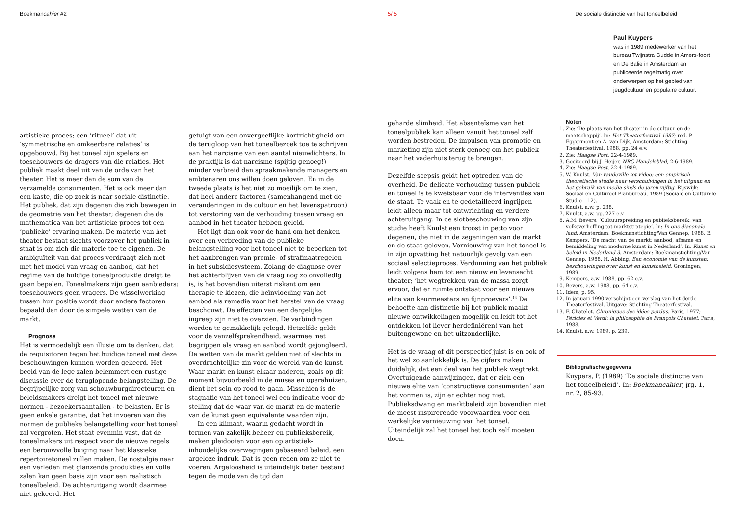Boekmancahier #2
artistieke proces; een ‘ritueel’ dat uit ‘symmetrische en omkeerbare relaties’ is opgebouwd. Bij het toneel zijn spelers en toeschouwers de dragers van die relaties. Het publiek maakt deel uit van de orde van het theater. Het is meer dan de som van de verzamelde consumenten. Het is ook meer dan een kaste, die op zoek is naar sociale distinctie. Het publiek, dat zijn degenen die zich bewegen in de geometrie van het theater; degenen die de mathematica van het artistieke proces tot een ‘publieke’ ervaring maken. De materie van het theater bestaat slechts voorzover het publiek in staat is om zich die materie toe te eigenen. De ambiguïteit van dat proces verdraagt zich niet met het model van vraag en aanbod, dat het regime van de huidige toneelproduktie dreigt te gaan bepalen. Toneelmakers zijn geen aanbieders: toeschouwers geen vragers. De wisselwerking tussen hun positie wordt door andere factoren bepaald dan door de simpele wetten van de markt.
Prognose
Het is vermoedelijk een illusie om te denken, dat de requisitoren tegen het huidige toneel met deze beschouwingen kunnen worden gekeerd. Het beeld van de lege zalen belemmert een rustige discussie over de teruglopende belangstelling. De begrijpelijke zorg van schouwburgdirecteuren en beleidsmakers dreigt het toneel met nieuwe normen - bezoekersaantallen - te belasten. Er is geen enkele garantie, dat het invoeren van die normen de publieke belangstelling voor het toneel zal vergroten. Het staat evenmin vast, dat de toneelmakers uit respect voor de nieuwe regels een berouwvolle buiging naar het klassieke repertoiretoneel zullen maken. De nostalgie naar een verleden met glanzende produkties en volle zalen kan geen basis zijn voor een realistisch toneelbeleid. De achteruitgang wordt daarmee niet gekeerd. Het
getuigt van een onvergeeflijke kortzichtigheid om de terugloop van het toneelbezoek toe te schrijven aan het narcisme van een aantal nieuwlichters. In de praktijk is dat narcisme (spijtig genoeg!) minder verbreid dan spraakmakende managers en ambtenaren ons willen doen geloven. En in de tweede plaats is het niet zo moeilijk om te zien, dat heel andere factoren (samenhangend met de veranderingen in de cultuur en het levenspatroon) tot verstoring van de verhouding tussen vraag en aanbod in het theater hebben geleid.
Het ligt dan ook voor de hand om het denken over een verbreding van de publieke belangstelling voor het toneel niet te beperken tot het aanbrengen van premie- of strafmaatregelen in het subsidiesysteem. Zolang de diagnose over het achterblijven van de vraag nog zo onvolledig is, is het bovendien uiterst riskant om een therapie te kiezen, die beïnvloeding van het aanbod als remedie voor het herstel van de vraag beschouwt. De effecten van een dergelijke ingreep zijn niet te overzien. De verbindingen worden te gemakkelijk gelegd. Hetzelfde geldt voor de vanzelfsprekendheid, waarmee met begrippen als vraag en aanbod wordt gejongleerd. De wetten van de markt gelden niet of slechts in overdrachtelijke zin voor de wereld van de kunst. Waar markt en kunst elkaar naderen, zoals op dit moment bijvoorbeeld in de musea en operahuizen, dient het sein op rood te gaan. Misschien is de stagnatie van het toneel wel een indicatie voor de stelling dat de waar van de markt en de materie van de kunst geen equivalente waarden zijn.
In een klimaat, waarin gedacht wordt in termen van zakelijk beheer en publieksbereik, maken pleidooien voor een op artistiek-inhoudelijke overwegingen gebaseerd beleid, een argeloze indruk. Dat is geen reden om ze niet te voeren. Argeloosheid is uiteindelijk beter bestand tegen de mode van de tijd dan
5/ 5 De sociale distinctie van het toneelbeleid
Paul Kuypers
was in 1989 medewerker van het bureau Twijnstra Gudde in Amers-foort en De Balie in Amsterdam en publiceerde regelmatig over onderwerpen op het gebied van jeugdcultuur en populaire cultuur.
geharde slimheid. Het absenteïsme van het toneelpubliek kan alleen vanuit het toneel zelf worden bestreden. De impulsen van promotie en marketing zijn niet sterk genoeg om het publiek naar het vaderhuis terug te brengen.
Dezelfde scepsis geldt het optreden van de overheid. De delicate verhouding tussen publiek en toneel is te kwetsbaar voor de interventies van de staat. Te vaak en te gedetailleerd ingrijpen leidt alleen maar tot ontwrichting en verdere achteruitgang. In de slotbeschouwing van zijn studie heeft Knulst een troost in petto voor degenen, die niet in de zegeningen van de markt en de staat geloven. Vernieuwing van het toneel is in zijn opvatting het natuurlijk gevolg van een sociaal selectieproces. Verdunning van het publiek leidt volgens hem tot een nieuw en levensecht theater; ‘het wegtrekken van de massa zorgt ervoor, dat er ruimte ontstaat voor een nieuwe elite van keurmeesters en fijnproevers’.<sup>14</sup> De behoefte aan distinctie bij het publiek maakt nieuwe ontwikkelingen mogelijk en leidt tot het ontdekken (of liever herdefiniëren) van het buitengewone en het uitzonderlijke.
Het is de vraag of dit perspectief juist is en ook of het wel zo aanlokkelijk is. De cijfers maken duidelijk, dat een deel van het publiek wegtrekt. Overtuigende aanwijzingen, dat er zich een nieuwe elite van ‘constructieve consumenten’ aan het vormen is, zijn er echter nog niet. Publieksdwang en marktbeleid zijn bovendien niet de meest inspirerende voorwaarden voor een werkelijke vernieuwing van het toneel. Uiteindelijk zal het toneel het toch zelf moeten doen.
Noten
1. Zie: ‘De plaats van het theater in de cultuur en de maatschappij’. In: Het Theaterfestival 1987; red. P. Eggermont en A. van Dijk, Amsterdam: Stichting Theaterfestival, 1988, pp. 24 e.v.
2. Zie: Haagse Post, 22-4-1989.
3. Geciteerd bij J. Heijer, NRC Handelsblad, 2-6-1989.
4. Zie: Haagse Post, 22-4-1989.
5. W. Knulst. Van vaudeville tot video: een empirisch-theoretische studie naar verschuivingen in het uitgaan en het gebruik van media sinds de jaren vijftig. Rijswijk: Sociaal en Cultureel Planbureau, 1989 (Sociale en Culturele Studie – 12).
6. Knulst, a.w. p. 238.
7. Knulst, a.w. pp. 227 e.v.
8. A.M. Bevers. ‘Cultuurspreiding en publieksbereik: van volksverheffing tot marktstrategie’. In: In ons diaconale land. Amsterdam: Boekmanstichting/Van Gennep, 1988. B. Kempers. ‘De macht van de markt: aanbod, afname en bemiddeling van moderne kunst in Nederland’. In: Kunst en beleid in Nederland 3. Amsterdam: Boekmanstichting/Van Gennep, 1988. H. Abbing, Een economie van de kunsten: beschouwingen over kunst en kunstbeleid. Groningen, 1989.
9. Kempers, a.w. 1988, pp. 62 e.v.
10. Bevers, a.w. 1988, pp. 64 e.v.
11. Idem, p. 95.
12. In januari 1990 verschijnt een verslag van het derde Theaterfestival. Uitgave: Stichting Theaterfestival.
13. F. Chatelet. Chroniques des idées perdus. Paris, 1977; Périclès et Verdi: la philosophie de François Chatelet. Paris, 1988.
14. Knulst, a.w. 1989, p. 239.
Bibliografische gegevens
Kuypers, P. (1989) ‘De sociale distinctie van het toneelbeleid’. In: Boekmancahier, jrg. 1, nr. 2, 85-93.